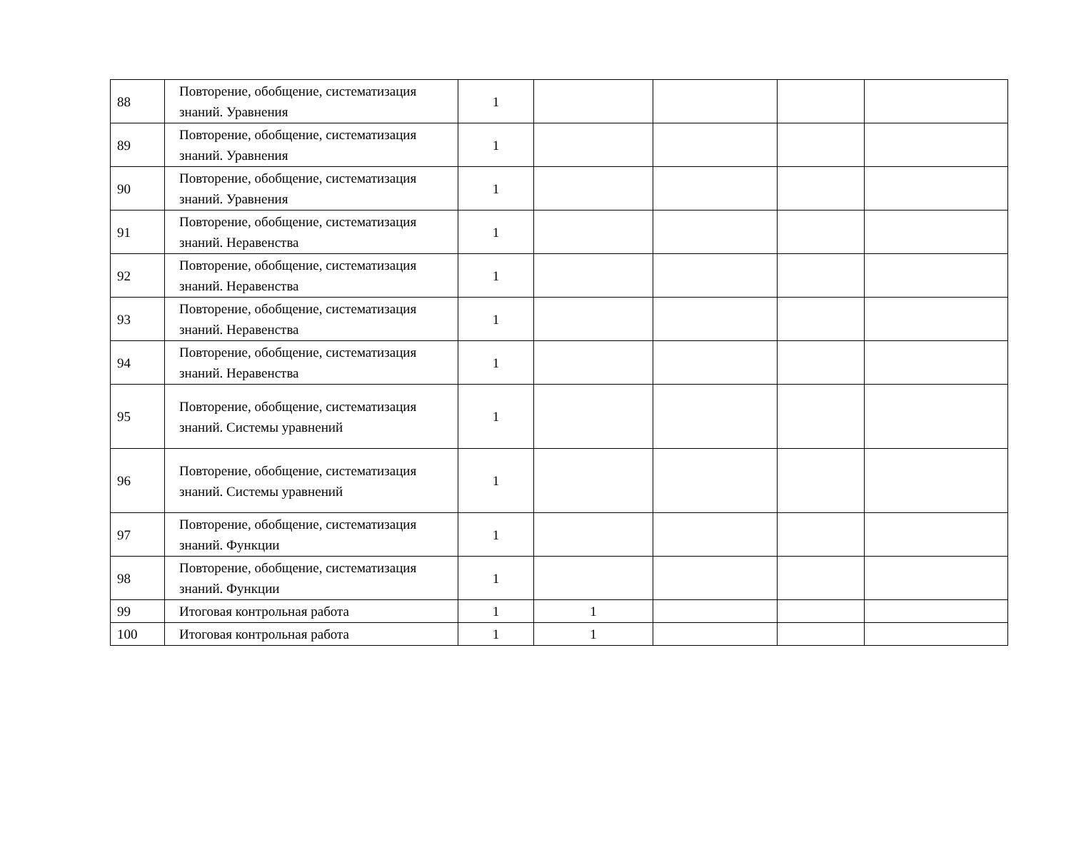| 88 | Повторение, обобщение, систематизация знаний. Уравнения | 1 | | | | |
| 89 | Повторение, обобщение, систематизация знаний. Уравнения | 1 | | | | |
| 90 | Повторение, обобщение, систематизация знаний. Уравнения | 1 | | | | |
| 91 | Повторение, обобщение, систематизация знаний. Неравенства | 1 | | | | |
| 92 | Повторение, обобщение, систематизация знаний. Неравенства | 1 | | | | |
| 93 | Повторение, обобщение, систематизация знаний. Неравенства | 1 | | | | |
| 94 | Повторение, обобщение, систематизация знаний. Неравенства | 1 | | | | |
| 95 | Повторение, обобщение, систематизация знаний. Системы уравнений | 1 | | | | |
| 96 | Повторение, обобщение, систематизация знаний. Системы уравнений | 1 | | | | |
| 97 | Повторение, обобщение, систематизация знаний. Функции | 1 | | | | |
| 98 | Повторение, обобщение, систематизация знаний. Функции | 1 | | | | |
| 99 | Итоговая контрольная работа | 1 | 1 | | | |
| 100 | Итоговая контрольная работа | 1 | 1 | | | |